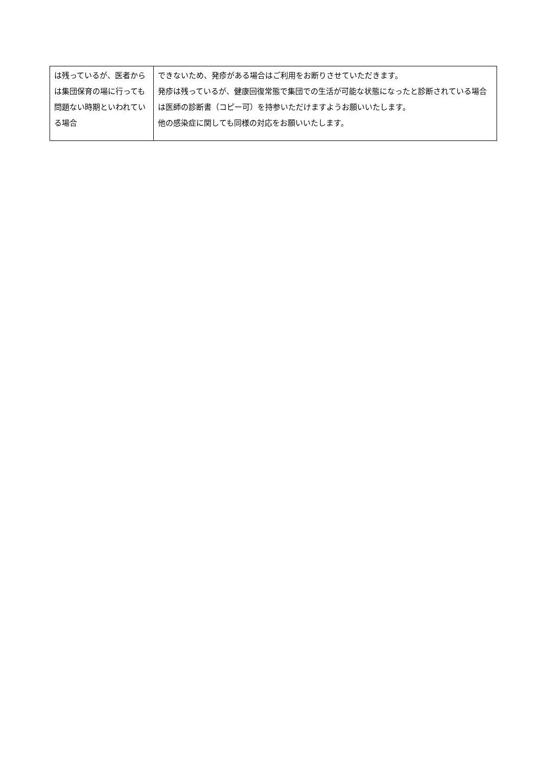| は残っているが、医者からは集団保育の場に行っても問題ない時期といわれている場合 | できないため、発疹がある場合はご利用をお断りさせていただきます。 発疹は残っているが、健康回復常態で集団での生活が可能な状態になったと診断されている場合は医師の診断書（コピー可）を持参いただけますようお願いいたします。 他の感染症に関しても同様の対応をお願いいたします。 |